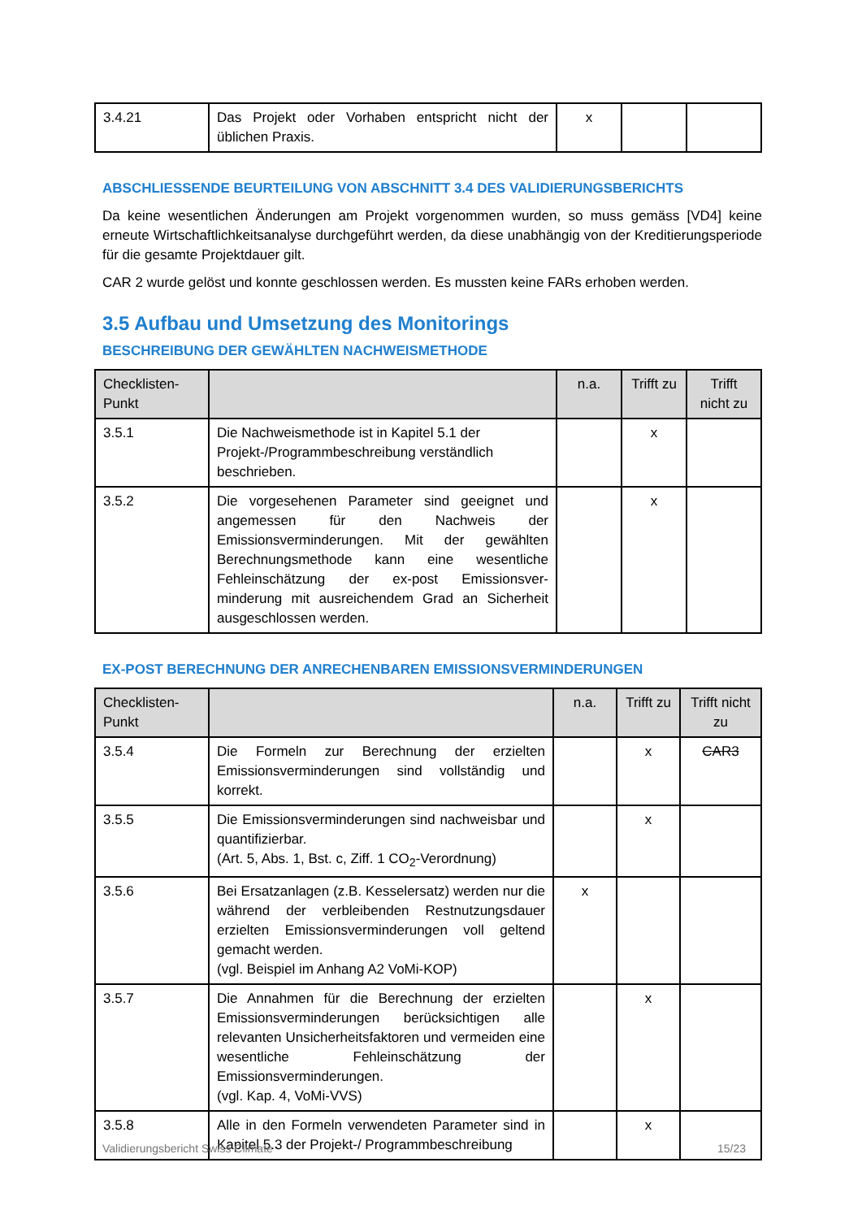| 3.4.21 | Das Projekt oder Vorhaben entspricht nicht der üblichen Praxis. | x | | |
ABSCHLIESSENDE BEURTEILUNG VON ABSCHNITT 3.4 DES VALIDIERUNGSBERICHTS
Da keine wesentlichen Änderungen am Projekt vorgenommen wurden, so muss gemäss [VD4] keine erneute Wirtschaftlichkeitsanalyse durchgeführt werden, da diese unabhängig von der Kreditierungsperiode für die gesamte Projektdauer gilt.
CAR 2 wurde gelöst und konnte geschlossen werden. Es mussten keine FARs erhoben werden.
3.5 Aufbau und Umsetzung des Monitorings
BESCHREIBUNG DER GEWÄHLTEN NACHWEISMETHODE
| Checklisten-Punkt | | n.a. | Trifft zu | Trifft nicht zu |
| --- | --- | --- | --- | --- |
| 3.5.1 | Die Nachweismethode ist in Kapitel 5.1 der Projekt-/Programmbeschreibung verständlich beschrieben. | | x | |
| 3.5.2 | Die vorgesehenen Parameter sind geeignet und angemessen für den Nachweis der Emissionsverminderungen. Mit der gewählten Berechnungsmethode kann eine wesentliche Fehleinschätzung der ex-post Emissionsver-minderung mit ausreichendem Grad an Sicherheit ausgeschlossen werden. | | x | |
EX-POST BERECHNUNG DER ANRECHENBAREN EMISSIONSVERMINDERUNGEN
| Checklisten-Punkt | | n.a. | Trifft zu | Trifft nicht zu |
| --- | --- | --- | --- | --- |
| 3.5.4 | Die Formeln zur Berechnung der erzielten Emissionsverminderungen sind vollständig und korrekt. | | x | CAR3 |
| 3.5.5 | Die Emissionsverminderungen sind nachweisbar und quantifizierbar. (Art. 5, Abs. 1, Bst. c, Ziff. 1 CO<sub>2</sub>-Verordnung) | | x | |
| 3.5.6 | Bei Ersatzanlagen (z.B. Kesselersatz) werden nur die während der verbleibenden Restnutzungsdauer erzielten Emissionsverminderungen voll geltend gemacht werden. (vgl. Beispiel im Anhang A2 VoMi-KOP) | x | | |
| 3.5.7 | Die Annahmen für die Berechnung der erzielten Emissionsverminderungen berücksichtigen alle relevanten Unsicherheitsfaktoren und vermeiden eine wesentliche Fehleinschätzung der Emissionsverminderungen. (vgl. Kap. 4, VoMi-VVS) | | x | |
| 3.5.8 | Alle in den Formeln verwendeten Parameter sind in Kapitel 5.3 der Projekt-/ Programmbeschreibung | | x | |
Validierungsbericht Swiss Climate 15/23